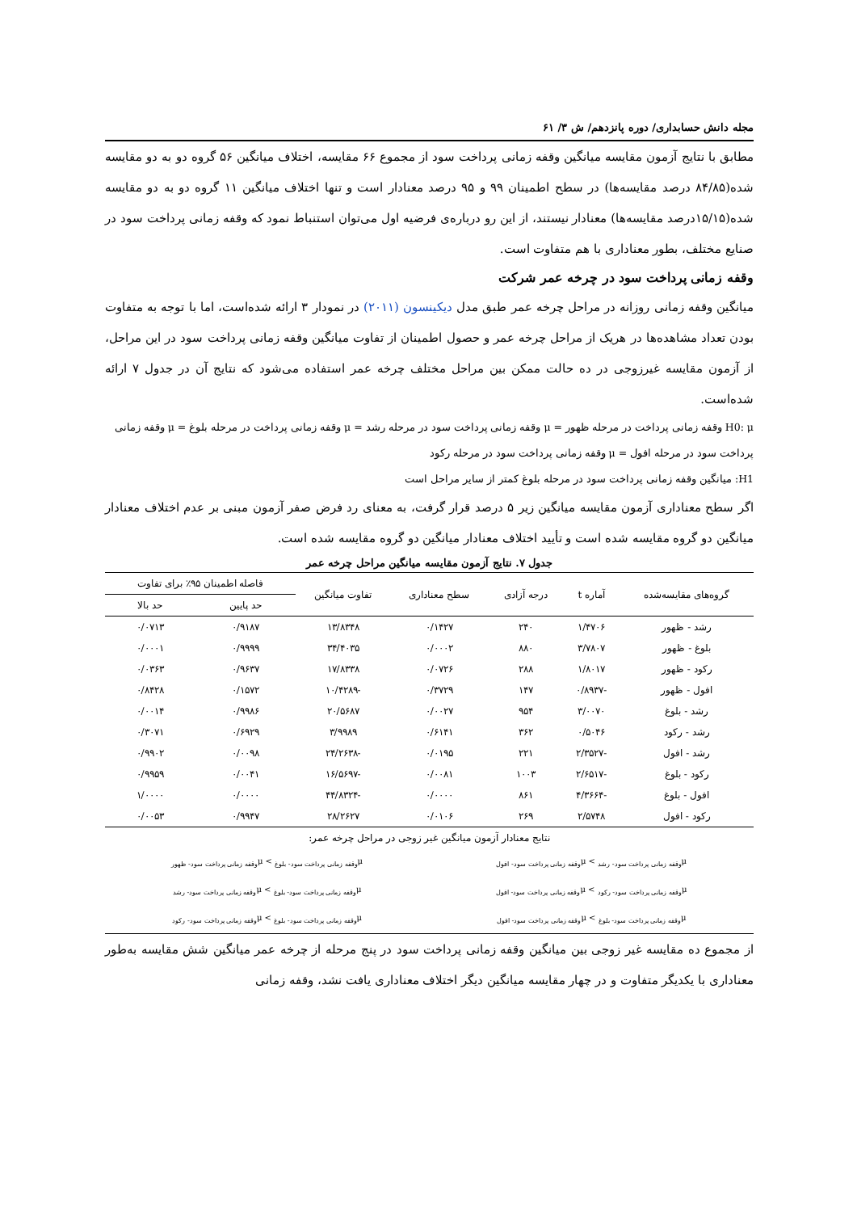مجله دانش حسابداری/ دوره پانزدهم/ ش ۳/ ۶۱
مطابق با نتایج آزمون مقایسه میانگین وقفه زمانی پرداخت سود از مجموع ۶۶ مقایسه، اختلاف میانگین ۵۶ گروه دو به دو مقایسه شده(۸۴/۸۵ درصد مقایسه‌ها) در سطح اطمینان ۹۹ و ۹۵ درصد معنادار است و تنها اختلاف میانگین ۱۱ گروه دو به دو مقایسه شده(۱۵/۱۵درصد مقایسه‌ها) معنادار نیستند، از این رو درباره‌ی فرضیه اول می‌توان استنباط نمود که وقفه زمانی پرداخت سود در صنایع مختلف، بطور معناداری با هم متفاوت است.
وقفه زمانی پرداخت سود در چرخه عمر شرکت
میانگین وقفه زمانی روزانه در مراحل چرخه عمر طبق مدل دیکینسون (۲۰۱۱) در نمودار ۳ ارائه شده‌است، اما با توجه به متفاوت بودن تعداد مشاهده‌ها در هریک از مراحل چرخه عمر و حصول اطمینان از تفاوت میانگین وقفه زمانی پرداخت سود در این مراحل، از آزمون مقایسه غیرزوجی در ده حالت ممکن بین مراحل مختلف چرخه عمر استفاده می‌شود که نتایج آن در جدول ۷ ارائه شده‌است.
H0: μ وقفه زمانی پرداخت در مرحله ظهور = μ وقفه زمانی پرداخت سود در مرحله رشد = μ وقفه زمانی پرداخت در مرحله بلوغ = μ وقفه زمانی پرداخت سود در مرحله افول = μ وقفه زمانی پرداخت سود در مرحله رکود
H1: میانگین وقفه زمانی پرداخت سود در مرحله بلوغ کمتر از سایر مراحل است
اگر سطح معناداری آزمون مقایسه میانگین زیر ۵ درصد قرار گرفت، به معنای رد فرض صفر آزمون مبنی بر عدم اختلاف معنادار میانگین دو گروه مقایسه شده است و تأیید اختلاف معنادار میانگین دو گروه مقایسه شده است.
جدول ۷. نتایج آزمون مقایسه میانگین مراحل چرخه عمر
| گروه‌های مقایسه‌شده | آماره t | درجه آزادی | سطح معناداری | تفاوت میانگین | فاصله اطمینان ۹۵٪ برای تفاوت | |
| --- | --- | --- | --- | --- | --- | --- |
| | | | | | حد پایین | حد بالا |
| رشد - ظهور | ۱/۴۷۰۶ | ۲۴۰ | ۰/۱۴۲۷ | ۱۳/۸۳۴۸ | ۰/۹۱۸۷ | ۰/۰۷۱۳ |
| بلوغ - ظهور | ۳/۷۸۰۷ | ۸۸۰ | ۰/۰۰۰۲ | ۳۴/۴۰۳۵ | ۰/۹۹۹۹ | ۰/۰۰۰۱ |
| رکود - ظهور | ۱/۸۰۱۷ | ۲۸۸ | ۰/۰۷۲۶ | ۱۷/۸۳۳۸ | ۰/۹۶۳۷ | ۰/۰۳۶۳ |
| افول - ظهور | -۰/۸۹۳۷ | ۱۴۷ | ۰/۳۷۲۹ | -۱۰/۴۲۸۹ | ۰/۱۵۷۲ | ۰/۸۴۲۸ |
| رشد - بلوغ | ۳/۰۰۷۰ | ۹۵۴ | ۰/۰۰۲۷ | ۲۰/۵۶۸۷ | ۰/۹۹۸۶ | ۰/۰۰۱۴ |
| رشد - رکود | ۰/۵۰۴۶ | ۳۶۲ | ۰/۶۱۴۱ | ۳/۹۹۸۹ | ۰/۶۹۲۹ | ۰/۳۰۷۱ |
| رشد - افول | -۲/۳۵۲۷ | ۲۲۱ | ۰/۰۱۹۵ | -۲۴/۲۶۳۸ | ۰/۰۰۹۸ | ۰/۹۹۰۲ |
| رکود - بلوغ | -۲/۶۵۱۷ | ۱۰۰۳ | ۰/۰۰۸۱ | -۱۶/۵۶۹۷ | ۰/۰۰۴۱ | ۰/۹۹۵۹ |
| افول - بلوغ | -۴/۳۶۶۴ | ۸۶۱ | ۰/۰۰۰۰ | -۴۴/۸۳۲۴ | ۰/۰۰۰۰ | ۱/۰۰۰۰ |
| رکود - افول | ۲/۵۷۴۸ | ۲۶۹ | ۰/۰۱۰۶ | ۲۸/۲۶۲۷ | ۰/۹۹۴۷ | ۰/۰۰۵۳ |
| نتایج معنادار آزمون میانگین غیر زوجی در مراحل چرخه عمر: | | | | | | |
μ<sub>وقفه زمانی پرداخت سود- رشد</sub> > μ<sub>وقفه زمانی پرداخت سود- افول</sub>
μ<sub>وقفه زمانی پرداخت سود- بلوغ</sub> > μ<sub>وقفه زمانی پرداخت سود- ظهور</sub>
μ<sub>وقفه زمانی پرداخت سود- رکود</sub> > μ<sub>وقفه زمانی پرداخت سود- افول</sub>
μ<sub>وقفه زمانی پرداخت سود- بلوغ</sub> > μ<sub>وقفه زمانی پرداخت سود- رشد</sub>
μ<sub>وقفه زمانی پرداخت سود- بلوغ</sub> > μ<sub>وقفه زمانی پرداخت سود- افول</sub>
μ<sub>وقفه زمانی پرداخت سود- بلوغ</sub> > μ<sub>وقفه زمانی پرداخت سود- رکود</sub>
از مجموع ده مقایسه غیر زوجی بین میانگین وقفه زمانی پرداخت سود در پنج مرحله از چرخه عمر میانگین شش مقایسه به‌طور معناداری با یکدیگر متفاوت و در چهار مقایسه میانگین دیگر اختلاف معناداری یافت نشد، وقفه زمانی